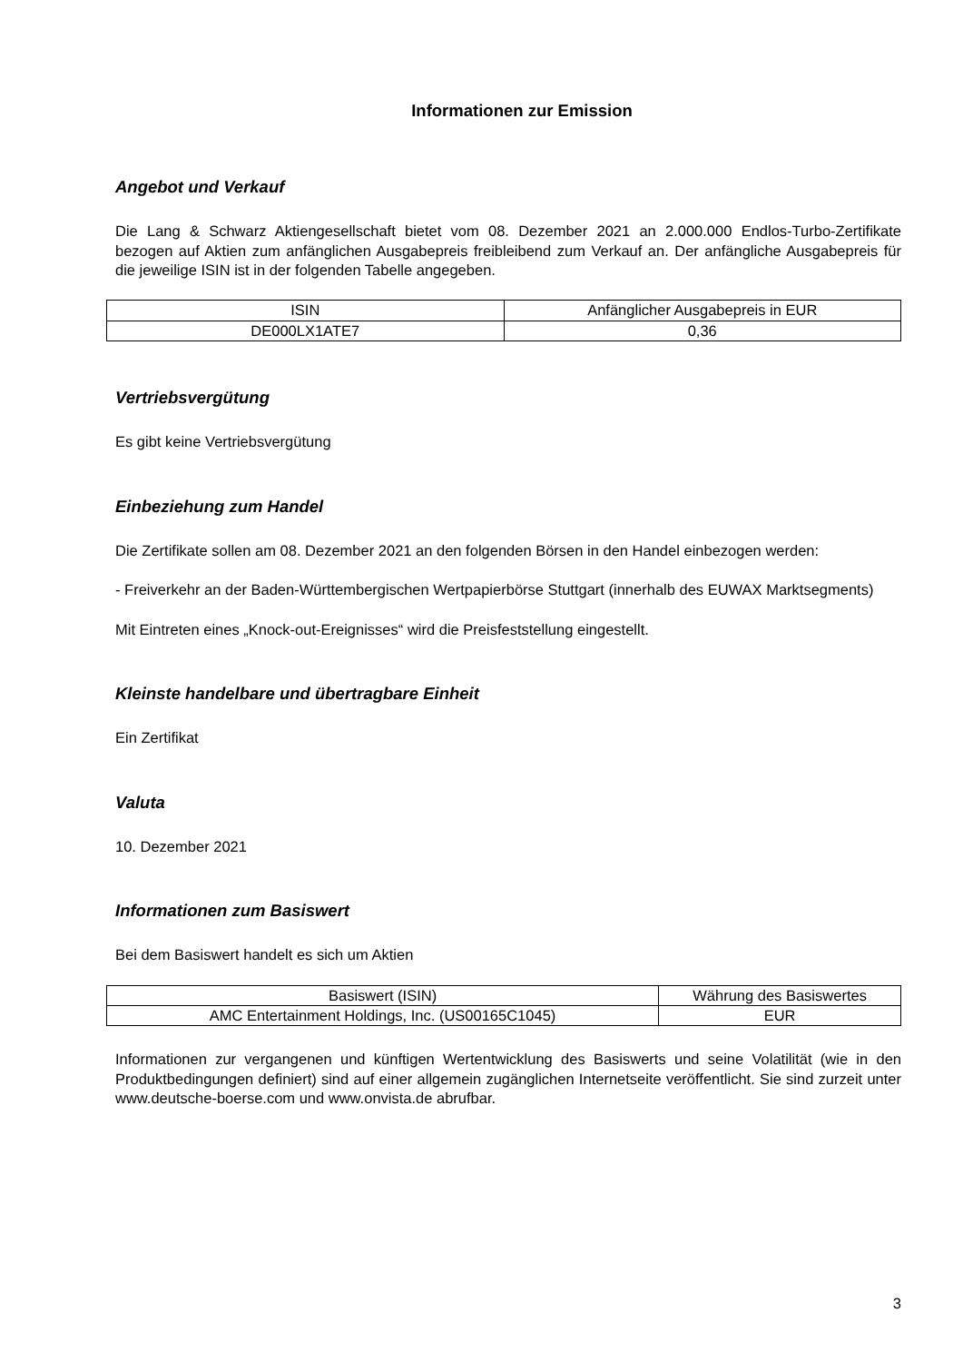Informationen zur Emission
Angebot und Verkauf
Die Lang & Schwarz Aktiengesellschaft bietet vom 08. Dezember 2021 an 2.000.000 Endlos-Turbo-Zertifikate bezogen auf Aktien zum anfänglichen Ausgabepreis freibleibend zum Verkauf an. Der anfängliche Ausgabepreis für die jeweilige ISIN ist in der folgenden Tabelle angegeben.
| ISIN | Anfänglicher Ausgabepreis in EUR |
| --- | --- |
| DE000LX1ATE7 | 0,36 |
Vertriebsvergütung
Es gibt keine Vertriebsvergütung
Einbeziehung zum Handel
Die Zertifikate sollen am 08. Dezember 2021 an den folgenden Börsen in den Handel einbezogen werden:
- Freiverkehr an der Baden-Württembergischen Wertpapierbörse Stuttgart (innerhalb des EUWAX Marktsegments)
Mit Eintreten eines „Knock-out-Ereignisses“ wird die Preisfeststellung eingestellt.
Kleinste handelbare und übertragbare Einheit
Ein Zertifikat
Valuta
10. Dezember 2021
Informationen zum Basiswert
Bei dem Basiswert handelt es sich um Aktien
| Basiswert (ISIN) | Währung des Basiswertes |
| --- | --- |
| AMC Entertainment Holdings, Inc. (US00165C1045) | EUR |
Informationen zur vergangenen und künftigen Wertentwicklung des Basiswerts und seine Volatilität (wie in den Produktbedingungen definiert) sind auf einer allgemein zugänglichen Internetseite veröffentlicht. Sie sind zurzeit unter www.deutsche-boerse.com und www.onvista.de abrufbar.
3